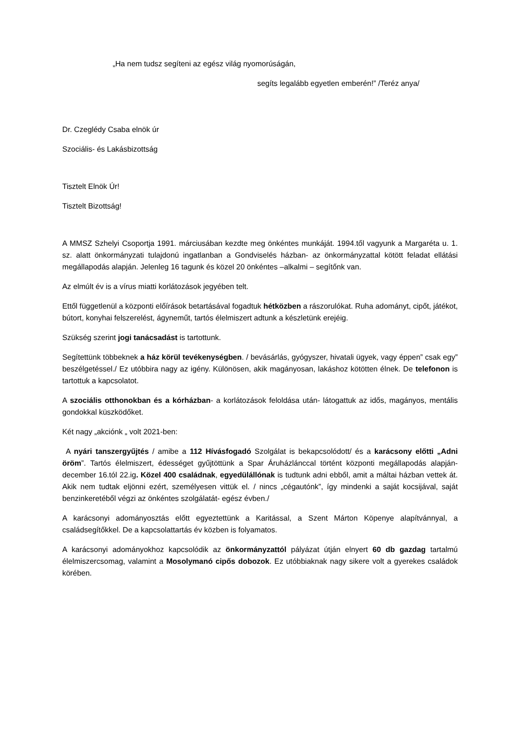„Ha nem tudsz segíteni az egész világ nyomorúságán,
segíts legalább egyetlen emberén!” /Teréz anya/
Dr. Czeglédy Csaba elnök úr
Szociális- és Lakásbizottság
Tisztelt Elnök Úr!
Tisztelt Bizottság!
A MMSZ Szhelyi Csoportja 1991. márciusában kezdte meg önkéntes munkáját. 1994.től vagyunk a Margaréta u. 1. sz. alatt önkormányzati tulajdonú ingatlanban a Gondviselés házban- az önkormányzattal kötött feladat ellátási megállapodás alapján. Jelenleg 16 tagunk és közel 20 önkéntes –alkalmi – segítőnk van.
Az elmúlt év is a vírus miatti korlátozások jegyében telt.
Ettől függetlenül a központi előírások betartásával fogadtuk hétközben a rászorulókat. Ruha adományt, cipőt, játékot, bútort, konyhai felszerelést, ágyneműt, tartós élelmiszert adtunk a készletünk erejéig.
Szükség szerint jogi tanácsadást is tartottunk.
Segítettünk többeknek a ház körül tevékenységben. / bevásárlás, gyógyszer, hivatali ügyek, vagy éppen” csak egy” beszélgetéssel./ Ez utóbbira nagy az igény. Különösen, akik magányosan, lakáshoz kötötten élnek. De telefonon is tartottuk a kapcsolatot.
A szociális otthonokban és a kórházban- a korlátozások feloldása után- látogattuk az idős, magányos, mentális gondokkal küszködőket.
Két nagy „akciónk „ volt 2021-ben:
A nyári tanszergyűjtés / amibe a 112 Hívásfogadó Szolgálat is bekapcsolódott/ és a karácsony előtti „Adni öröm”. Tartós élelmiszert, édességet gyűjtöttünk a Spar Áruházlánccal történt központi megállapodás alapján- december 16.tól 22.ig. Közel 400 családnak, egyedülállónak is tudtunk adni ebből, amit a máltai házban vettek át. Akik nem tudtak eljönni ezért, személyesen vittük el. / nincs „cégautónk”, így mindenki a saját kocsijával, saját benzinkeretéből végzi az önkéntes szolgálatát- egész évben./
A karácsonyi adományosztás előtt egyeztettünk a Karitással, a Szent Márton Köpenye alapítvánnyal, a családsegítőkkel. De a kapcsolattartás év közben is folyamatos.
A karácsonyi adományokhoz kapcsolódik az önkormányzattól pályázat útján elnyert 60 db gazdag tartalmú élelmiszercsomag, valamint a Mosolymanó cipős dobozok. Ez utóbbiaknak nagy sikere volt a gyerekes családok körében.